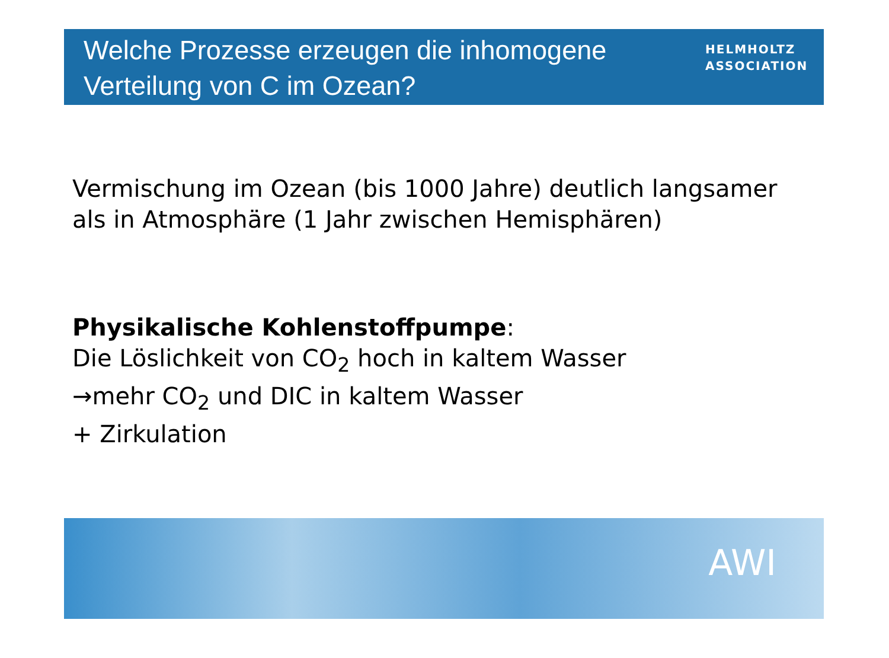Welche Prozesse erzeugen die inhomogene
Verteilung von C im Ozean?
HELMHOLTZ
ASSOCIATION
Vermischung im Ozean (bis 1000 Jahre) deutlich langsamer
als in Atmosphäre (1 Jahr zwischen Hemisphären)
Physikalische Kohlenstoffpumpe:
Die Löslichkeit von CO<sub>2</sub> hoch in kaltem Wasser
→mehr CO<sub>2</sub> und DIC in kaltem Wasser
+ Zirkulation
AWI